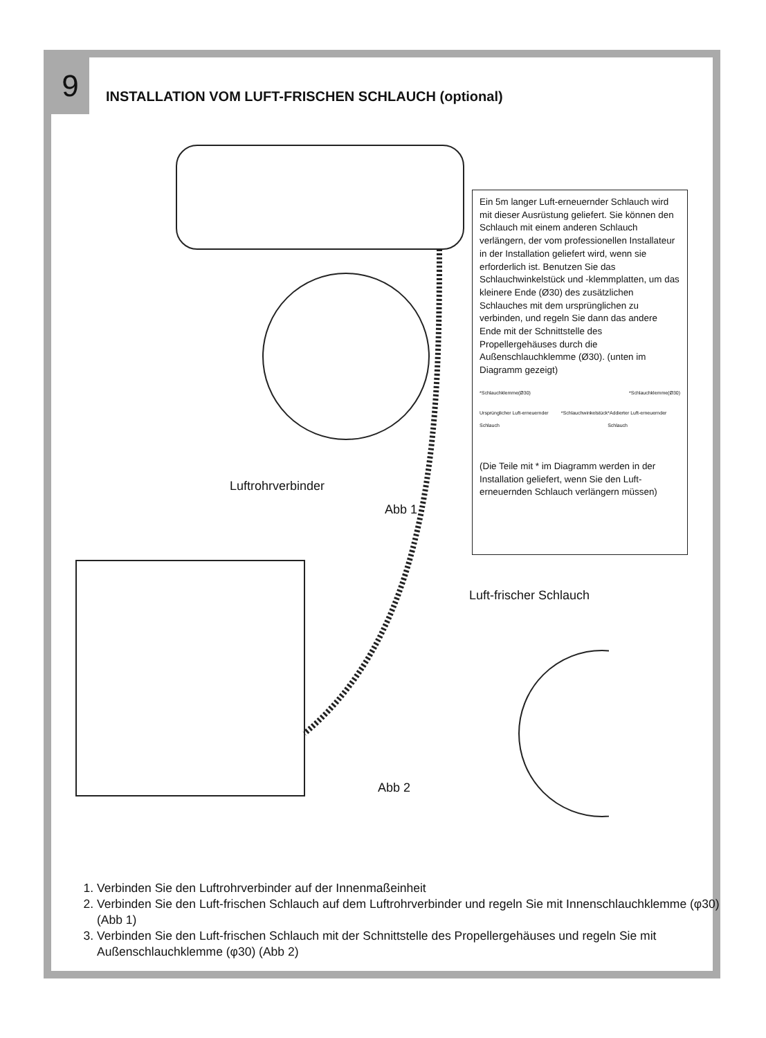9
INSTALLATION VOM LUFT-FRISCHEN SCHLAUCH (optional)
Ein 5m langer Luft-erneuernder Schlauch wird mit dieser Ausrüstung geliefert. Sie können den Schlauch mit einem anderen Schlauch verlängern, der vom professionellen Installateur in der Installation geliefert wird, wenn sie erforderlich ist. Benutzen Sie das Schlauchwinkelstück und -klemmplatten, um das kleinere Ende (Ø30) des zusätzlichen Schlauches mit dem ursprünglichen zu verbinden, und regeln Sie dann das andere Ende mit der Schnittstelle des Propellergehäuses durch die Außenschlauchklemme (Ø30). (unten im Diagramm gezeigt)
*Schlauchklemme(Ø30) *Schlauchklemme(Ø30)
Ursprünglicher Luft-erneuernder Schlauch *Schlauchwinkelstück *Addierter Luft-erneuernder Schlauch
(Die Teile mit * im Diagramm werden in der Installation geliefert, wenn Sie den Luft-erneuernden Schlauch verlängern müssen)
Luftrohrverbinder
Abb 1
Luft-frischer Schlauch
Abb 2
1. Verbinden Sie den Luftrohrverbinder auf der Innenmaßeinheit
2. Verbinden Sie den Luft-frischen Schlauch auf dem Luftrohrverbinder und regeln Sie mit Innenschlauchklemme (φ30) (Abb 1)
3. Verbinden Sie den Luft-frischen Schlauch mit der Schnittstelle des Propellergehäuses und regeln Sie mit Außenschlauchklemme (φ30) (Abb 2)